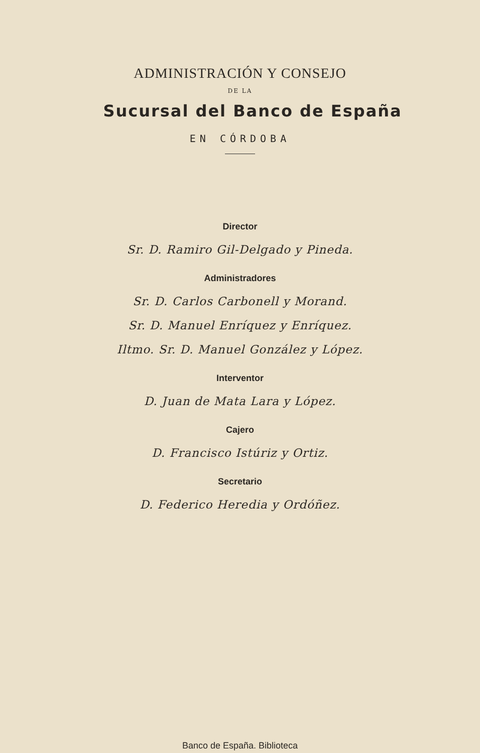ADMINISTRACIÓN Y CONSEJO
DE LA
Sucursal del Banco de España
EN CÓRDOBA
Director
Sr. D. Ramiro Gil-Delgado y Pineda.
Administradores
Sr. D. Carlos Carbonell y Morand.
Sr. D. Manuel Enríquez y Enríquez.
Iltmo. Sr. D. Manuel González y López.
Interventor
D. Juan de Mata Lara y López.
Cajero
D. Francisco Istúriz y Ortiz.
Secretario
D. Federico Heredia y Ordóñez.
Banco de España. Biblioteca